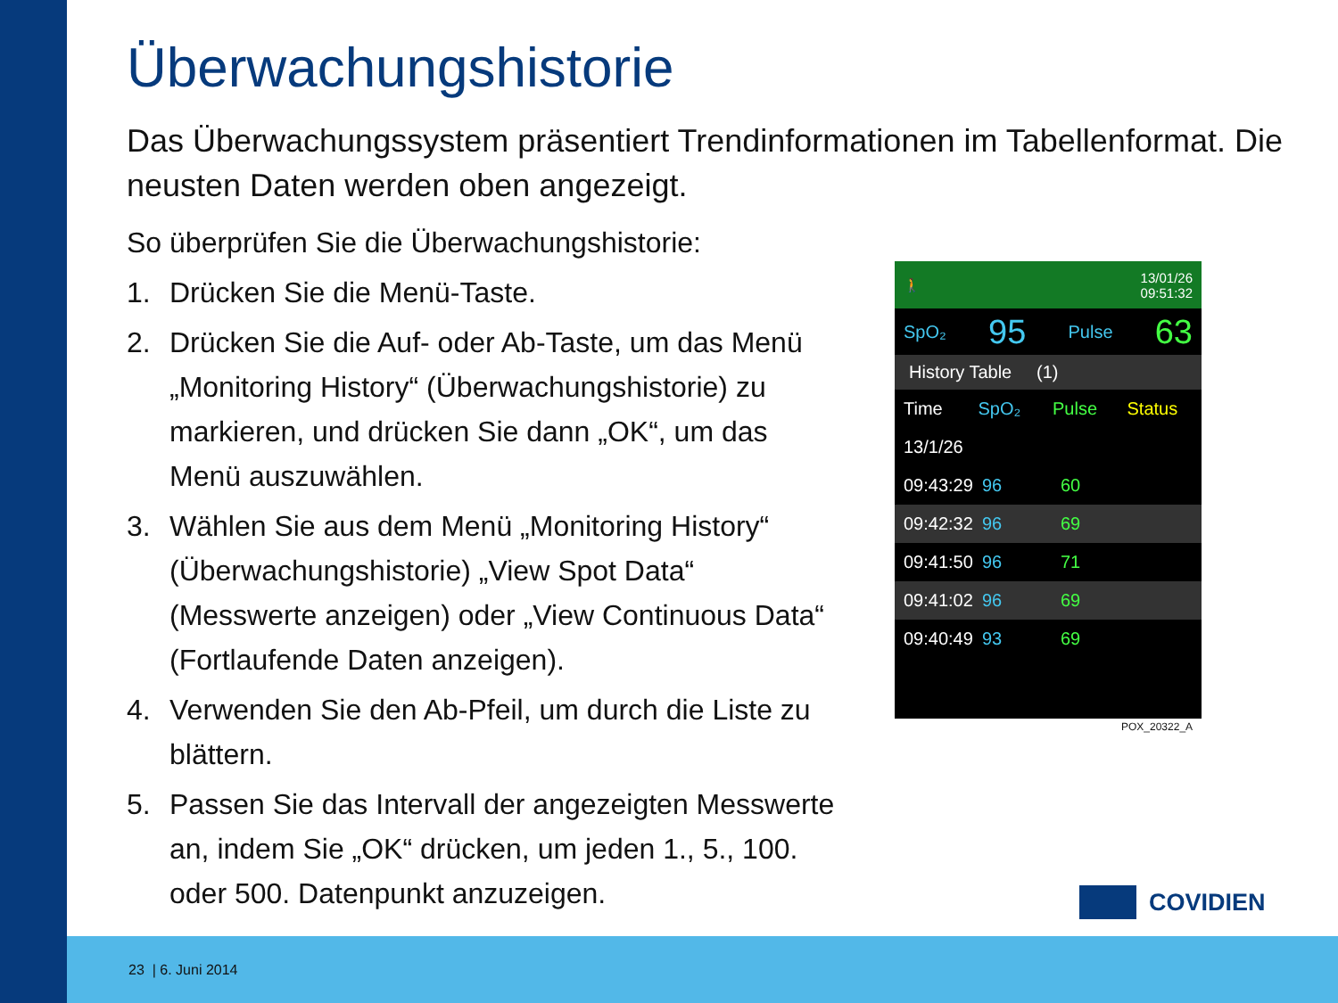Überwachungshistorie
Das Überwachungssystem präsentiert Trendinformationen im Tabellenformat. Die neusten Daten werden oben angezeigt.
So überprüfen Sie die Überwachungshistorie:
1. Drücken Sie die Menü-Taste.
2. Drücken Sie die Auf- oder Ab-Taste, um das Menü „Monitoring History“ (Überwachungshistorie) zu markieren, und drücken Sie dann „OK“, um das Menü auszuwählen.
3. Wählen Sie aus dem Menü „Monitoring History“ (Überwachungshistorie) „View Spot Data“ (Messwerte anzeigen) oder „View Continuous Data“ (Fortlaufende Daten anzeigen).
4. Verwenden Sie den Ab-Pfeil, um durch die Liste zu blättern.
5. Passen Sie das Intervall der angezeigten Messwerte an, indem Sie „OK“ drücken, um jeden 1., 5., 100. oder 500. Datenpunkt anzuzeigen.
🚶 13/01/26
09:51:32
SpO₂ 95 Pulse 63
History Table (1)
Time SpO₂ Pulse Status
13/1/26
09:43:29 96 60
09:42:32 96 69
09:41:50 96 71
09:41:02 96 69
09:40:49 93 69
POX_20322_A
COVIDIEN
23 | 6. Juni 2014